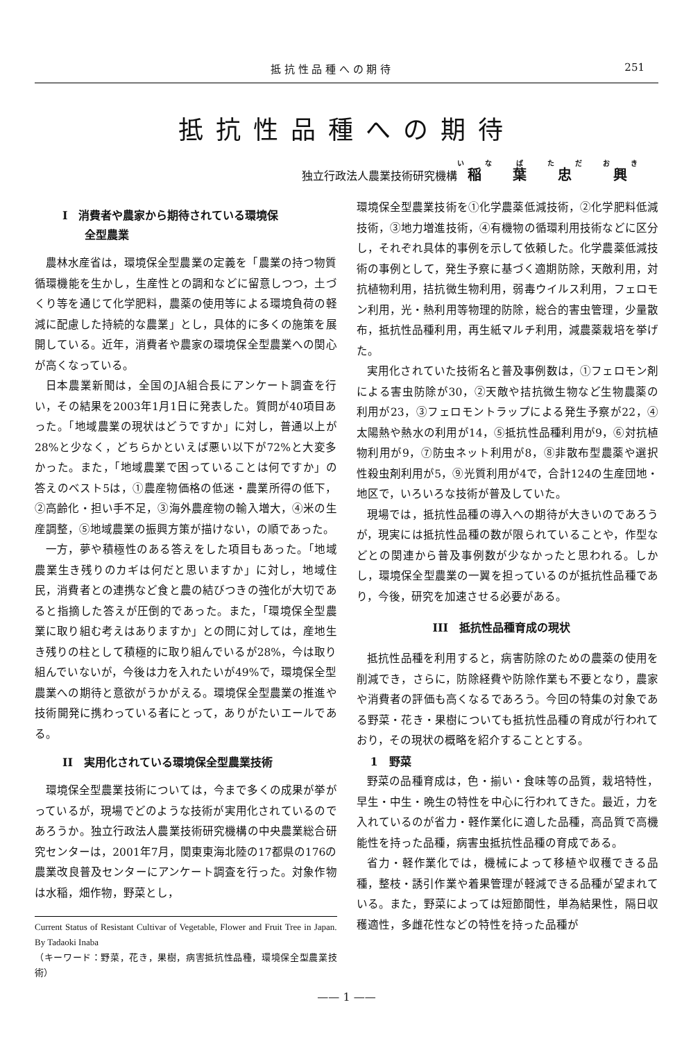抵 抗 性 品 種 へ の 期 待 251
抵抗性品種への期待
独立行政法人農業技術研究機構 稲葉忠興
I　消費者や農家から期待されている環境保
　　全型農業
農林水産省は，環境保全型農業の定義を「農業の持つ物質循環機能を生かし，生産性との調和などに留意しつつ，土づくり等を通じて化学肥料，農薬の使用等による環境負荷の軽減に配慮した持続的な農業」とし，具体的に多くの施策を展開している。近年，消費者や農家の環境保全型農業への関心が高くなっている。
日本農業新聞は，全国のJA組合長にアンケート調査を行い，その結果を2003年1月1日に発表した。質問が40項目あった。「地域農業の現状はどうですか」に対し，普通以上が28%と少なく，どちらかといえば悪い以下が72%と大変多かった。また，「地域農業で困っていることは何ですか」の答えのベスト5は，①農産物価格の低迷・農業所得の低下，②高齢化・担い手不足，③海外農産物の輸入増大，④米の生産調整，⑤地域農業の振興方策が描けない，の順であった。
一方，夢や積極性のある答えをした項目もあった。「地域農業生き残りのカギは何だと思いますか」に対し，地域住民，消費者との連携など食と農の結びつきの強化が大切であると指摘した答えが圧倒的であった。また，「環境保全型農業に取り組む考えはありますか」との問に対しては，産地生き残りの柱として積極的に取り組んでいるが28%，今は取り組んでいないが，今後は力を入れたいが49%で，環境保全型農業への期待と意欲がうかがえる。環境保全型農業の推進や技術開発に携わっている者にとって，ありがたいエールである。
II　実用化されている環境保全型農業技術
環境保全型農業技術については，今まで多くの成果が挙がっているが，現場でどのような技術が実用化されているのであろうか。独立行政法人農業技術研究機構の中央農業総合研究センターは，2001年7月，関東東海北陸の17都県の176の農業改良普及センターにアンケート調査を行った。対象作物は水稲，畑作物，野菜とし，
Current Status of Resistant Cultivar of Vegetable, Flower and Fruit Tree in Japan.　By Tadaoki Inaba
（キーワード：野菜，花き，果樹，病害抵抗性品種，環境保全型農業技術）
環境保全型農業技術を①化学農薬低減技術，②化学肥料低減技術，③地力増進技術，④有機物の循環利用技術などに区分し，それぞれ具体的事例を示して依頼した。化学農薬低減技術の事例として，発生予察に基づく適期防除，天敵利用，対抗植物利用，拮抗微生物利用，弱毒ウイルス利用，フェロモン利用，光・熱利用等物理的防除，総合的害虫管理，少量散布，抵抗性品種利用，再生紙マルチ利用，減農薬栽培を挙げた。
実用化されていた技術名と普及事例数は，①フェロモン剤による害虫防除が30，②天敵や拮抗微生物など生物農薬の利用が23，③フェロモントラップによる発生予察が22，④太陽熱や熱水の利用が14，⑤抵抗性品種利用が9，⑥対抗植物利用が9，⑦防虫ネット利用が8，⑧非散布型農薬や選択性殺虫剤利用が5，⑨光質利用が4で，合計124の生産団地・地区で，いろいろな技術が普及していた。
現場では，抵抗性品種の導入への期待が大きいのであろうが，現実には抵抗性品種の数が限られていることや，作型などとの関連から普及事例数が少なかったと思われる。しかし，環境保全型農業の一翼を担っているのが抵抗性品種であり，今後，研究を加速させる必要がある。
III　抵抗性品種育成の現状
抵抗性品種を利用すると，病害防除のための農薬の使用を削減でき，さらに，防除経費や防除作業も不要となり，農家や消費者の評価も高くなるであろう。今回の特集の対象である野菜・花き・果樹についても抵抗性品種の育成が行われており，その現状の概略を紹介することとする。
1　野菜
野菜の品種育成は，色・揃い・食味等の品質，栽培特性，早生・中生・晩生の特性を中心に行われてきた。最近，力を入れているのが省力・軽作業化に適した品種，高品質で高機能性を持った品種，病害虫抵抗性品種の育成である。
省力・軽作業化では，機械によって移植や収穫できる品種，整枝・誘引作業や着果管理が軽減できる品種が望まれている。また，野菜によっては短節間性，単為結果性，隔日収穫適性，多雌花性などの特性を持った品種が
—— 1 ——